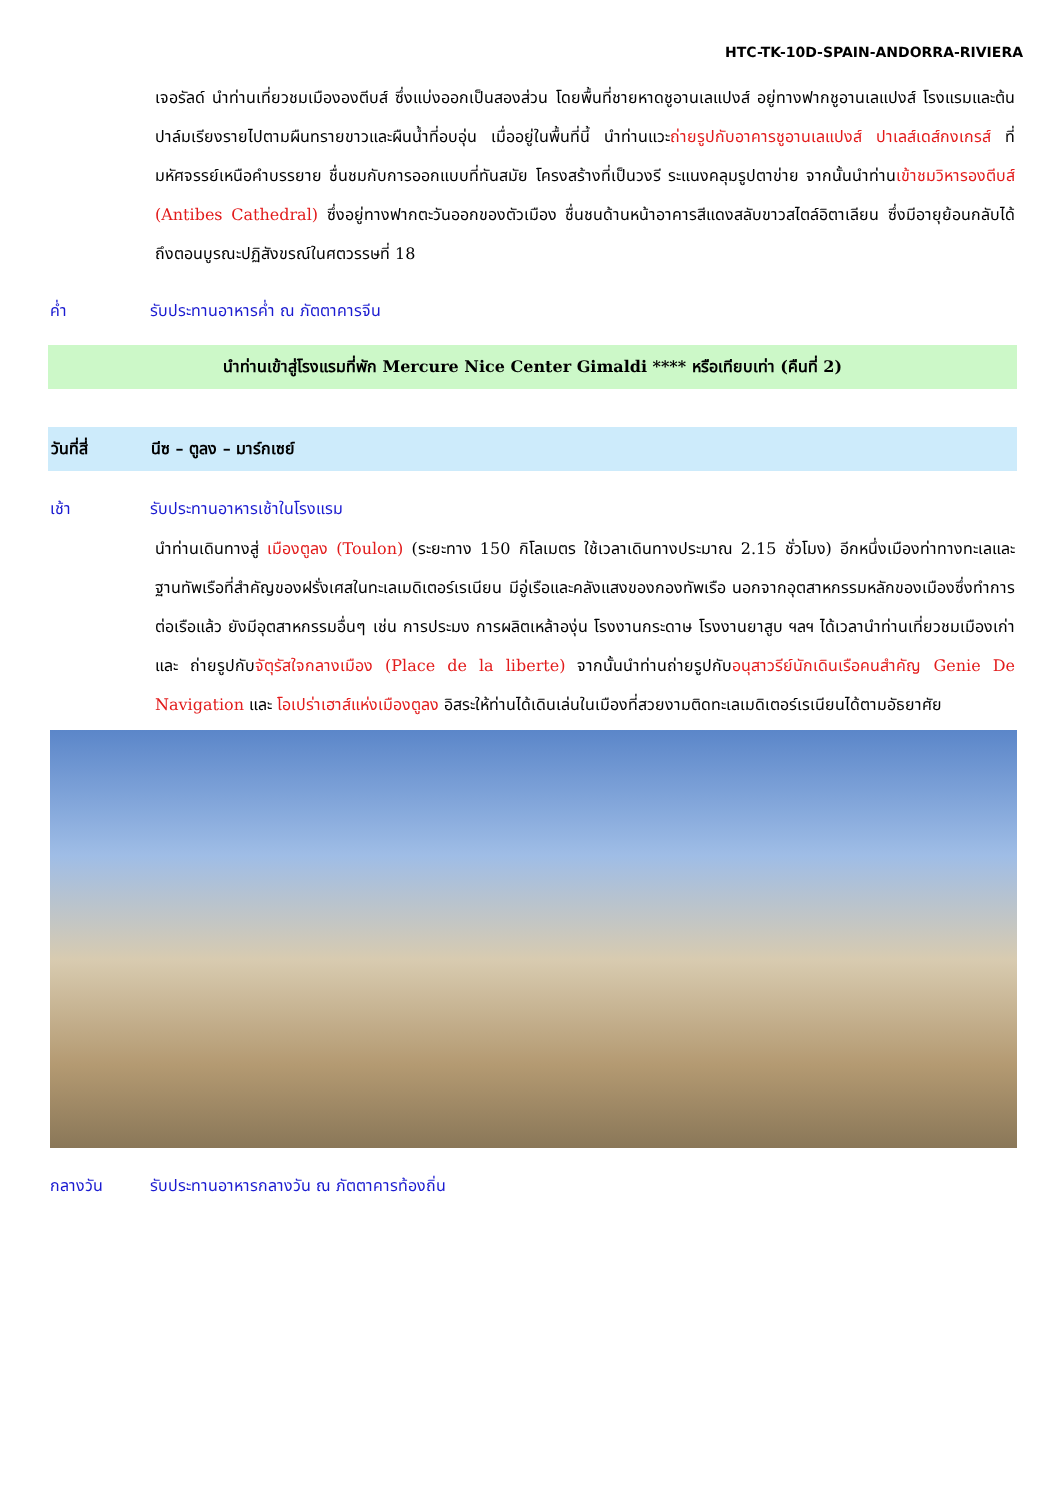HTC-TK-10D-SPAIN-ANDORRA-RIVIERA
เจอรัลด์ นำท่านเที่ยวชมเมืององตีบส์ ซึ่งแบ่งออกเป็นสองส่วน โดยพื้นที่ชายหาดชูอานเลแปงส์ อยู่ทางฟากชูอานเลแปงส์ โรงแรมและต้นปาล์มเรียงรายไปตามผืนทรายขาวและผืนน้ำที่อบอุ่น เมื่ออยู่ในพื้นที่นี้ นำท่านแวะถ่ายรูปกับอาคารชูอานเลแปงส์ ปาเลส์เดส์กงเกรส์ ที่มหัศจรรย์เหนือคำบรรยาย ชื่นชมกับการออกแบบที่ทันสมัย โครงสร้างที่เป็นวงรี ระแนงคลุมรูปตาข่าย จากนั้นนำท่านเข้าชมวิหารองตีบส์ (Antibes Cathedral) ซึ่งอยู่ทางฟากตะวันออกของตัวเมือง ชื่นชนด้านหน้าอาคารสีแดงสลับขาวสไตล์อิตาเลียน ซึ่งมีอายุย้อนกลับได้ถึงตอนบูรณะปฏิสังขรณ์ในศตวรรษที่ 18
ค่ำ รับประทานอาหารค่ำ ณ ภัตตาคารจีน
นำท่านเข้าสู่โรงแรมที่พัก Mercure Nice Center Gimaldi **** หรือเทียบเท่า (คืนที่ 2)
วันที่สี่ นีซ – ตูลง – มาร์กเซย์
เช้า รับประทานอาหารเช้าในโรงแรม
นำท่านเดินทางสู่ เมืองตูลง (Toulon) (ระยะทาง 150 กิโลเมตร ใช้เวลาเดินทางประมาณ 2.15 ชั่วโมง) อีกหนึ่งเมืองท่าทางทะเลและฐานทัพเรือที่สำคัญของฝรั่งเศสในทะเลเมดิเตอร์เรเนียน มีอู่เรือและคลังแสงของกองทัพเรือ นอกจากอุตสาหกรรมหลักของเมืองซึ่งทำการต่อเรือแล้ว ยังมีอุตสาหกรรมอื่นๆ เช่น การประมง การผลิตเหล้าองุ่น โรงงานกระดาษ โรงงานยาสูบ ฯลฯ ได้เวลานำท่านเที่ยวชมเมืองเก่า และ ถ่ายรูปกับจัตุรัสใจกลางเมือง (Place de la liberte) จากนั้นนำท่านถ่ายรูปกับอนุสาวรีย์นักเดินเรือคนสำคัญ Genie De Navigation และ โอเปร่าเฮาส์แห่งเมืองตูลง อิสระให้ท่านได้เดินเล่นในเมืองที่สวยงามติดทะเลเมดิเตอร์เรเนียนได้ตามอัธยาศัย
กลางวัน รับประทานอาหารกลางวัน ณ ภัตตาคารท้องถิ่น